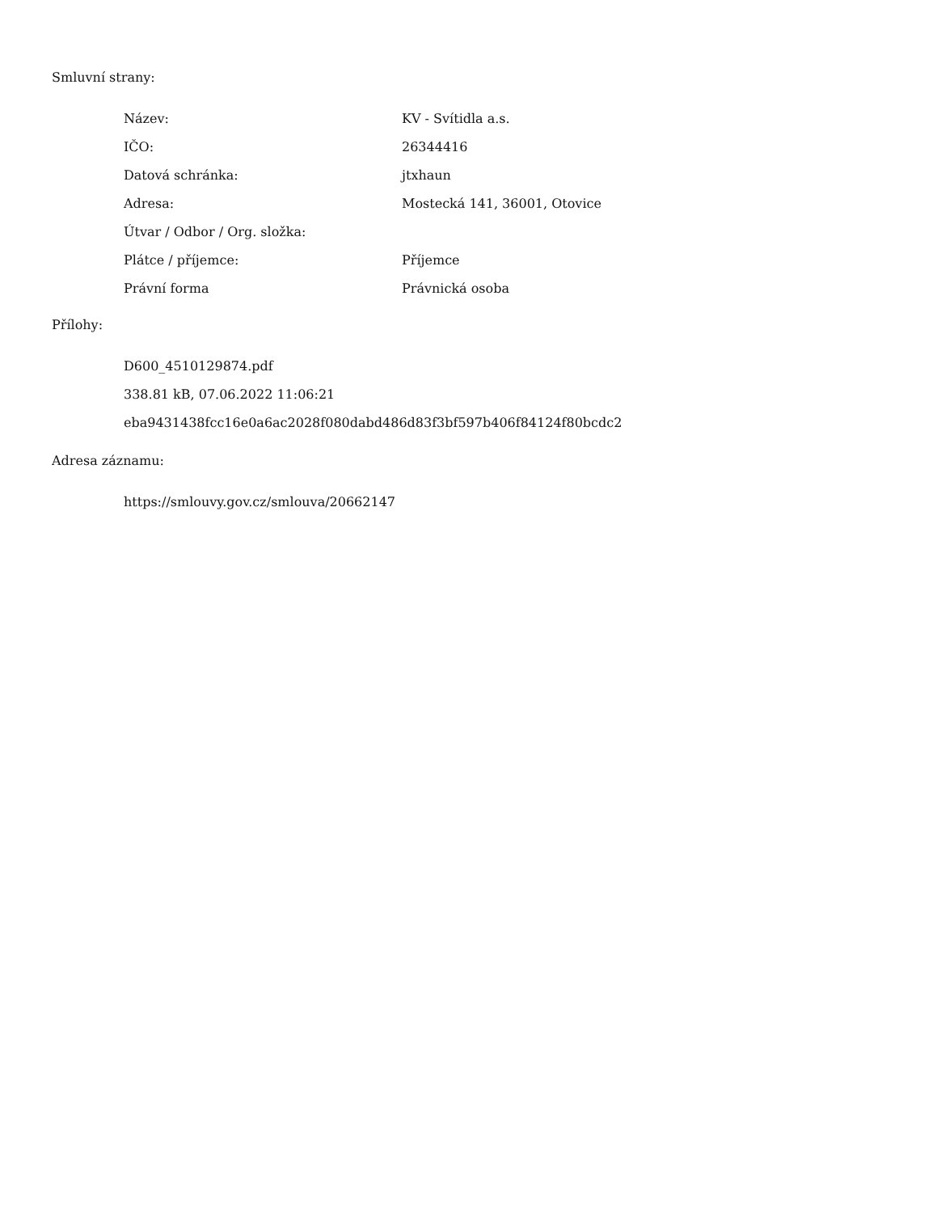Smluvní strany:
| Název: | KV - Svítidla a.s. |
| IČO: | 26344416 |
| Datová schránka: | jtxhaun |
| Adresa: | Mostecká 141, 36001, Otovice |
| Útvar / Odbor / Org. složka: | |
| Plátce / příjemce: | Příjemce |
| Právní forma | Právnická osoba |
Přílohy:
D600_4510129874.pdf
338.81 kB, 07.06.2022 11:06:21
eba9431438fcc16e0a6ac2028f080dabd486d83f3bf597b406f84124f80bcdc2
Adresa záznamu:
https://smlouvy.gov.cz/smlouva/20662147